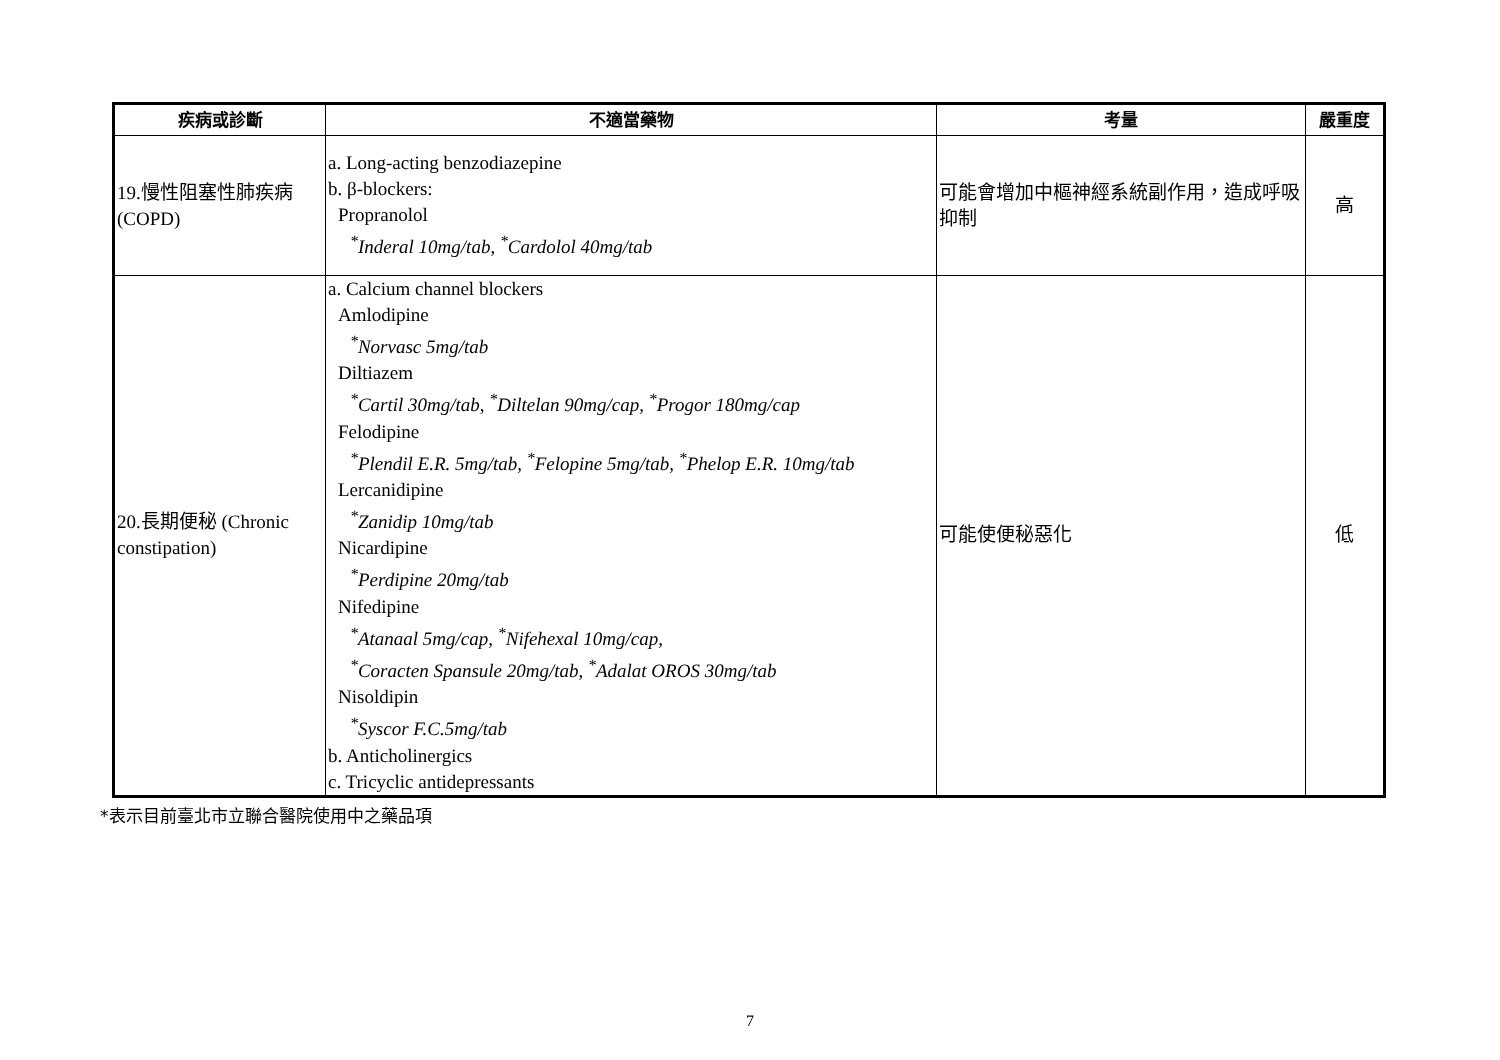| 疾病或診斷 | 不適當藥物 | 考量 | 嚴重度 |
| --- | --- | --- | --- |
| 19.慢性阻塞性肺疾病 (COPD) | a. Long-acting benzodiazepine b. β-blockers: Propranolol <sup>*</sup> Inderal 10mg/tab, <sup>*</sup>Cardolol 40mg/tab | 可能會增加中樞神經系統副作用，造成呼吸抑制 | 高 |
| 20.長期便秘 (Chronic constipation) | a. Calcium channel blockers Amlodipine <sup>*</sup> Norvasc 5mg/tab Diltiazem <sup>*</sup> Cartil 30mg/tab, <sup>*</sup>Diltelan 90mg/cap, <sup>*</sup>Progor 180mg/cap Felodipine <sup>*</sup> Plendil E.R. 5mg/tab, <sup>*</sup>Felopine 5mg/tab, <sup>*</sup>Phelop E.R. 10mg/tab Lercanidipine <sup>*</sup> Zanidip 10mg/tab Nicardipine <sup>*</sup> Perdipine 20mg/tab Nifedipine <sup>*</sup> Atanaal 5mg/cap, <sup>*</sup>Nifehexal 10mg/cap, <sup>*</sup> Coracten Spansule 20mg/tab, <sup>*</sup>Adalat OROS 30mg/tab Nisoldipin <sup>*</sup> Syscor F.C.5mg/tab b. Anticholinergics c. Tricyclic antidepressants | 可能使便秘惡化 | 低 |
*表示目前臺北市立聯合醫院使用中之藥品項
7